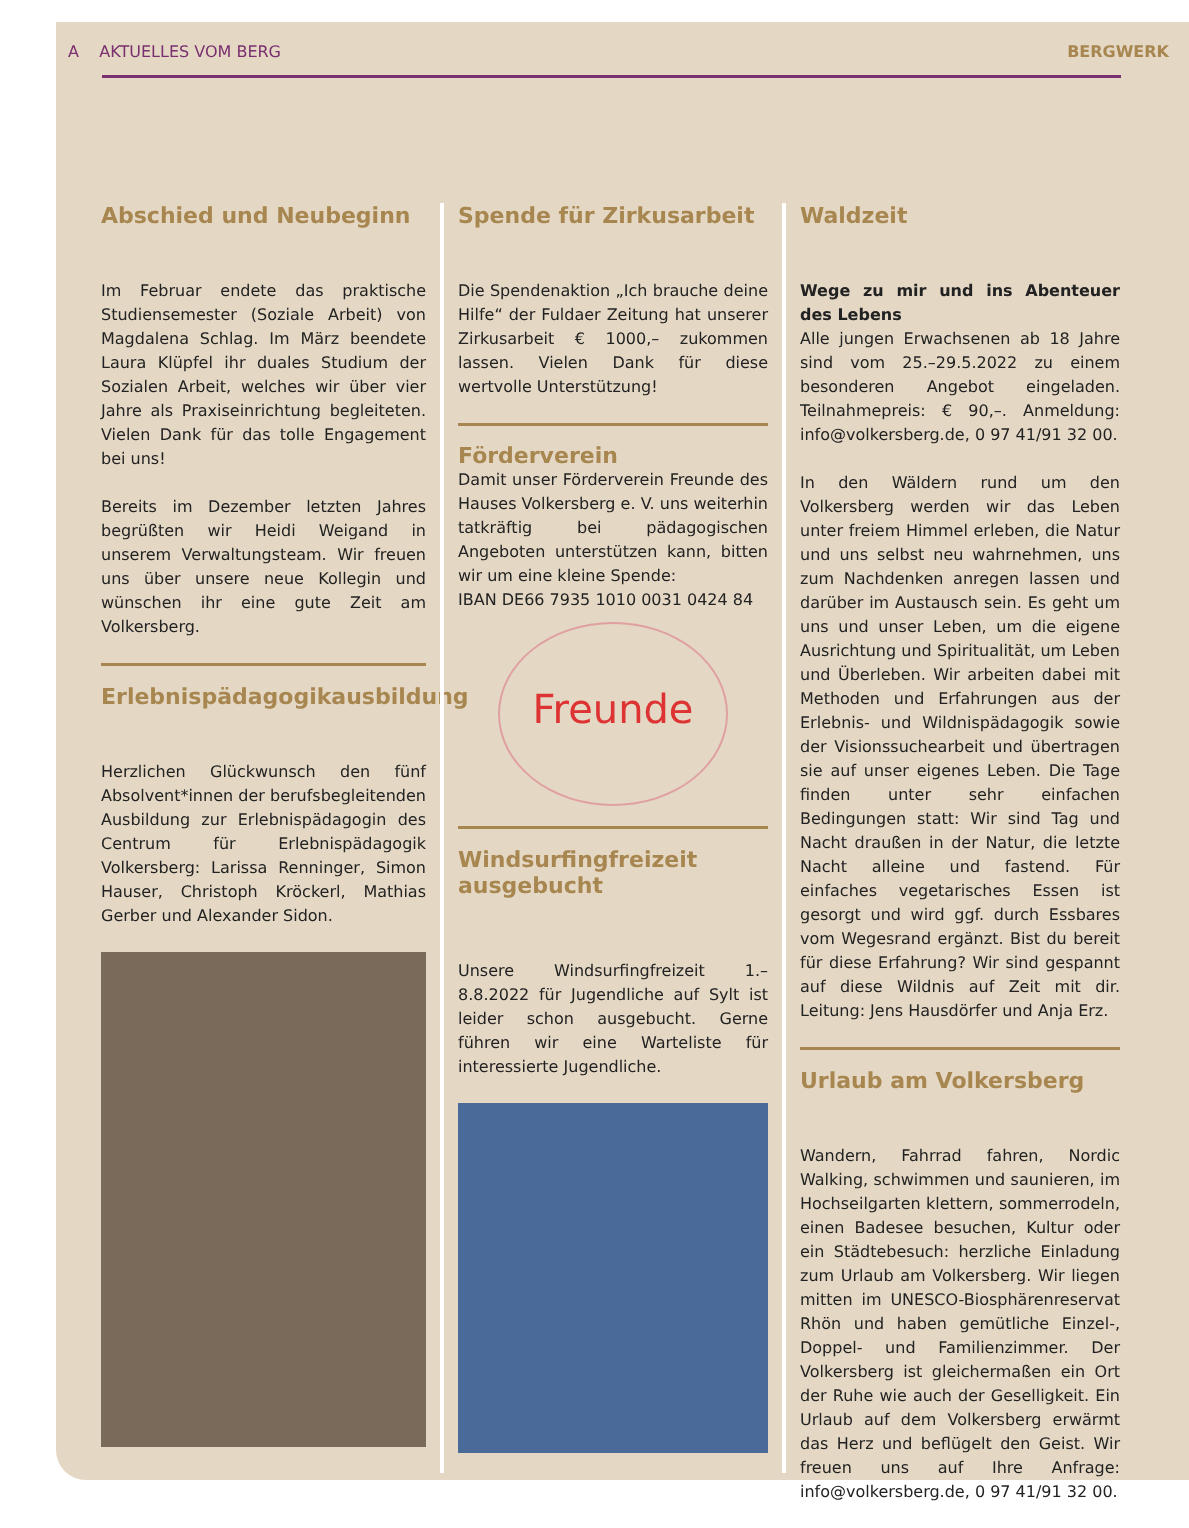A AKTUELLES VOM BERG BERGWERK
Abschied und Neubeginn
Im Februar endete das praktische Studiensemester (Soziale Arbeit) von Magdalena Schlag. Im März beendete Laura Klüpfel ihr duales Studium der Sozialen Arbeit, welches wir über vier Jahre als Praxiseinrichtung begleiteten. Vielen Dank für das tolle Engagement bei uns!
Bereits im Dezember letzten Jahres begrüßten wir Heidi Weigand in unserem Verwaltungsteam. Wir freuen uns über unsere neue Kollegin und wünschen ihr eine gute Zeit am Volkersberg.
Erlebnispädagogikausbildung
Herzlichen Glückwunsch den fünf Absolvent*innen der berufsbegleitenden Ausbildung zur Erlebnispädagogin des Centrum für Erlebnispädagogik Volkersberg: Larissa Renninger, Simon Hauser, Christoph Kröckerl, Mathias Gerber und Alexander Sidon.
Spende für Zirkusarbeit
Die Spendenaktion „Ich brauche deine Hilfe“ der Fuldaer Zeitung hat unserer Zirkusarbeit € 1000,– zukommen lassen. Vielen Dank für diese wertvolle Unterstützung!
Förderverein
Damit unser Förderverein Freunde des Hauses Volkersberg e. V. uns weiterhin tatkräftig bei pädagogischen Angeboten unterstützen kann, bitten wir um eine kleine Spende:
IBAN DE66 7935 1010 0031 0424 84
Freunde
Windsurfingfreizeit ausgebucht
Unsere Windsurfingfreizeit 1.–8.8.2022 für Jugendliche auf Sylt ist leider schon ausgebucht. Gerne führen wir eine Warteliste für interessierte Jugendliche.
Waldzeit
Wege zu mir und ins Abenteuer des Lebens
Alle jungen Erwachsenen ab 18 Jahre sind vom 25.–29.5.2022 zu einem besonderen Angebot eingeladen. Teilnahmepreis: € 90,–. Anmeldung: info@volkersberg.de, 0 97 41/91 32 00.
In den Wäldern rund um den Volkersberg werden wir das Leben unter freiem Himmel erleben, die Natur und uns selbst neu wahrnehmen, uns zum Nachdenken anregen lassen und darüber im Austausch sein. Es geht um uns und unser Leben, um die eigene Ausrichtung und Spiritualität, um Leben und Überleben. Wir arbeiten dabei mit Methoden und Erfahrungen aus der Erlebnis- und Wildnispädagogik sowie der Visionssuchearbeit und übertragen sie auf unser eigenes Leben. Die Tage finden unter sehr einfachen Bedingungen statt: Wir sind Tag und Nacht draußen in der Natur, die letzte Nacht alleine und fastend. Für einfaches vegetarisches Essen ist gesorgt und wird ggf. durch Essbares vom Wegesrand ergänzt. Bist du bereit für diese Erfahrung? Wir sind gespannt auf diese Wildnis auf Zeit mit dir. Leitung: Jens Hausdörfer und Anja Erz.
Urlaub am Volkersberg
Wandern, Fahrrad fahren, Nordic Walking, schwimmen und saunieren, im Hochseilgarten klettern, sommerrodeln, einen Badesee besuchen, Kultur oder ein Städtebesuch: herzliche Einladung zum Urlaub am Volkersberg. Wir liegen mitten im UNESCO-Biosphärenreservat Rhön und haben gemütliche Einzel-, Doppel- und Familienzimmer. Der Volkersberg ist gleichermaßen ein Ort der Ruhe wie auch der Geselligkeit. Ein Urlaub auf dem Volkersberg erwärmt das Herz und beflügelt den Geist. Wir freuen uns auf Ihre Anfrage: info@volkersberg.de, 0 97 41/91 32 00.